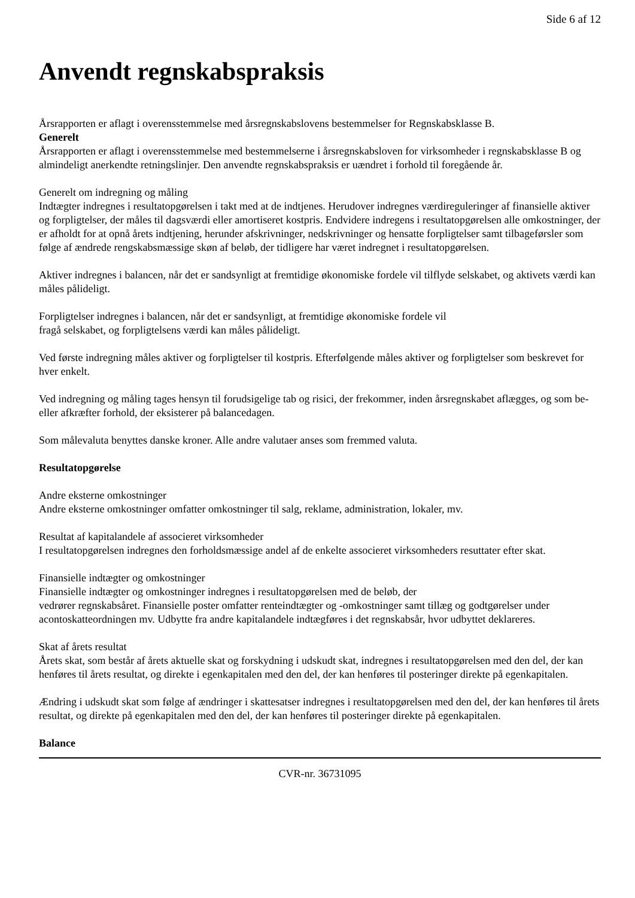Side 6 af 12
Anvendt regnskabspraksis
Årsrapporten er aflagt i overensstemmelse med årsregnskabslovens bestemmelser for Regnskabsklasse B.
Generelt
Årsrapporten er aflagt i overensstemmelse med bestemmelserne i årsregnskabsloven for virksomheder i regnskabsklasse B og almindeligt anerkendte retningslinjer. Den anvendte regnskabspraksis er uændret i forhold til foregående år.
Generelt om indregning og måling
Indtægter indregnes i resultatopgørelsen i takt med at de indtjenes. Herudover indregnes værdireguleringer af finansielle aktiver og forpligtelser, der måles til dagsværdi eller amortiseret kostpris. Endvidere indregens i resultatopgørelsen alle omkostninger, der er afholdt for at opnå årets indtjening, herunder afskrivninger, nedskrivninger og hensatte forpligtelser samt tilbageførsler som følge af ændrede rengskabsmæssige skøn af beløb, der tidligere har været indregnet i resultatopgørelsen.
Aktiver indregnes i balancen, når det er sandsynligt at fremtidige økonomiske fordele vil tilflyde selskabet, og aktivets værdi kan måles pålideligt.
Forpligtelser indregnes i balancen, når det er sandsynligt, at fremtidige økonomiske fordele vil
fragå selskabet, og forpligtelsens værdi kan måles pålideligt.
Ved første indregning måles aktiver og forpligtelser til kostpris. Efterfølgende måles aktiver og forpligtelser som beskrevet for hver enkelt.
Ved indregning og måling tages hensyn til forudsigelige tab og risici, der frekommer, inden årsregnskabet aflægges, og som be- eller afkræfter forhold, der eksisterer på balancedagen.
Som målevaluta benyttes danske kroner. Alle andre valutaer anses som fremmed valuta.
Resultatopgørelse
Andre eksterne omkostninger
Andre eksterne omkostninger omfatter omkostninger til salg, reklame, administration, lokaler, mv.
Resultat af kapitalandele af associeret virksomheder
I resultatopgørelsen indregnes den forholdsmæssige andel af de enkelte associeret virksomheders resuttater efter skat.
Finansielle indtægter og omkostninger
Finansielle indtægter og omkostninger indregnes i resultatopgørelsen med de beløb, der
vedrører regnskabsåret. Finansielle poster omfatter renteindtægter og -omkostninger samt tillæg og godtgørelser under acontoskatteordningen mv. Udbytte fra andre kapitalandele indtægføres i det regnskabsår, hvor udbyttet deklareres.
Skat af årets resultat
Årets skat, som består af årets aktuelle skat og forskydning i udskudt skat, indregnes i resultatopgørelsen med den del, der kan henføres til årets resultat, og direkte i egenkapitalen med den del, der kan henføres til posteringer direkte på egenkapitalen.
Ændring i udskudt skat som følge af ændringer i skattesatser indregnes i resultatopgørelsen med den del, der kan henføres til årets resultat, og direkte på egenkapitalen med den del, der kan henføres til posteringer direkte på egenkapitalen.
Balance
CVR-nr. 36731095